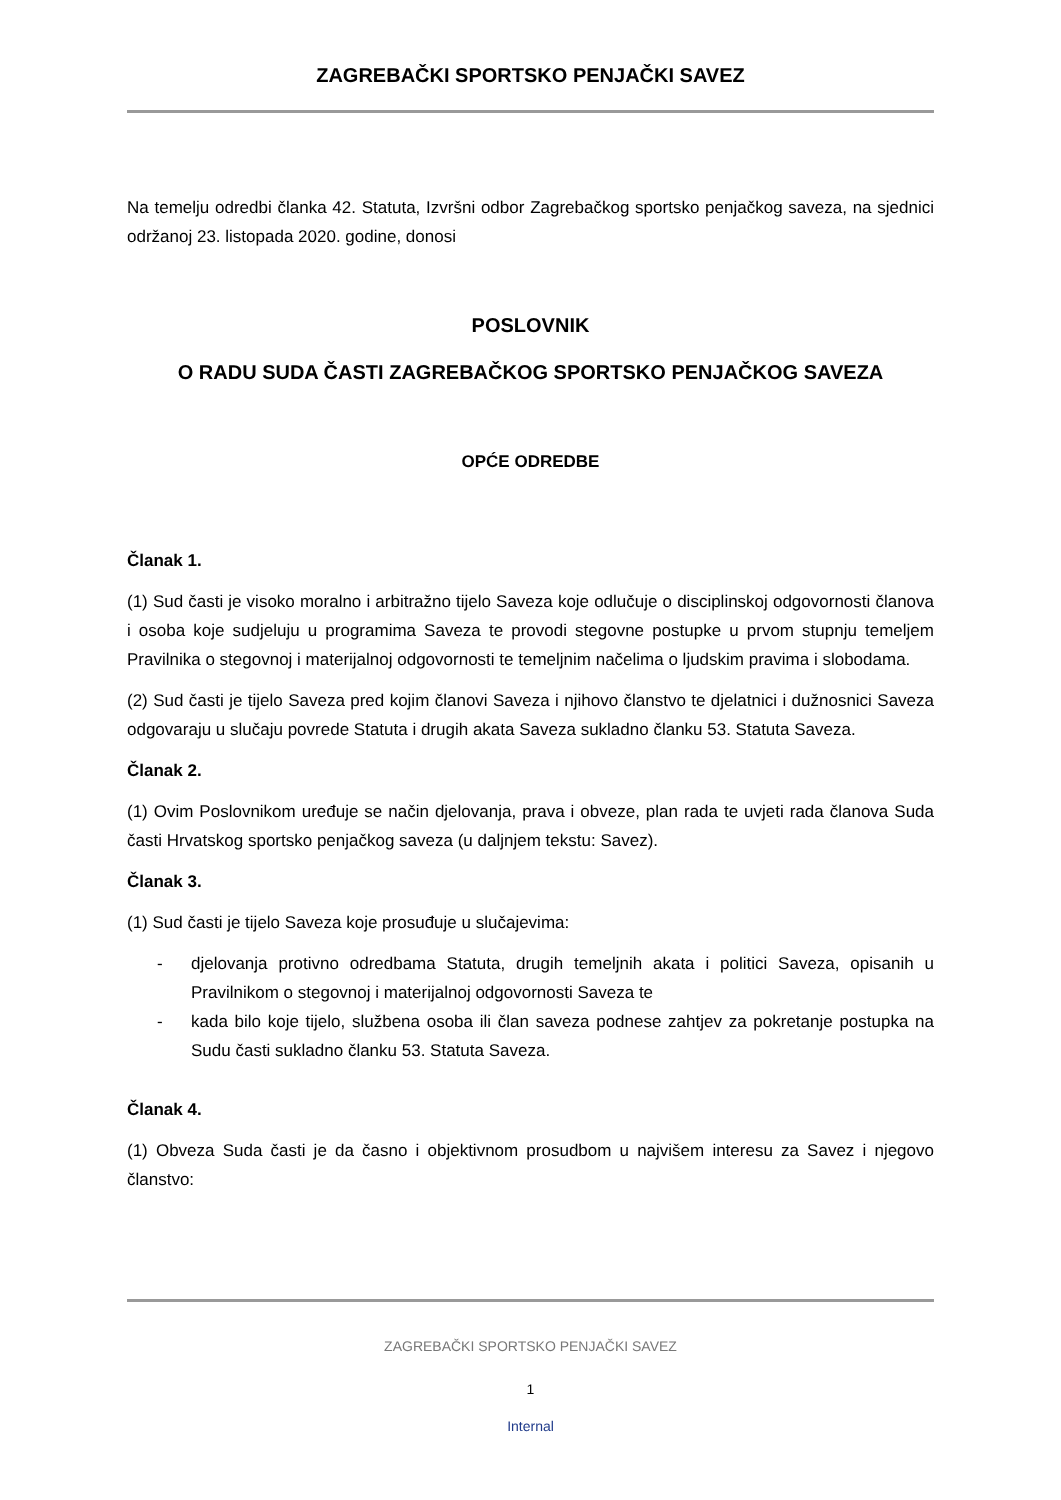ZAGREBAČKI SPORTSKO PENJAČKI SAVEZ
Na temelju odredbi članka 42. Statuta, Izvršni odbor Zagrebačkog sportsko penjačkog saveza, na sjednici održanoj 23. listopada 2020. godine, donosi
POSLOVNIK
O RADU SUDA ČASTI ZAGREBAČKOG SPORTSKO PENJAČKOG SAVEZA
OPĆE ODREDBE
Članak 1.
(1) Sud časti je visoko moralno i arbitražno tijelo Saveza koje odlučuje o disciplinskoj odgovornosti članova i osoba koje sudjeluju u programima Saveza te provodi stegovne postupke u prvom stupnju temeljem Pravilnika o stegovnoj i materijalnoj odgovornosti te temeljnim načelima o ljudskim pravima i slobodama.
(2) Sud časti je tijelo Saveza pred kojim članovi Saveza i njihovo članstvo te djelatnici i dužnosnici Saveza odgovaraju u slučaju povrede Statuta i drugih akata Saveza sukladno članku 53. Statuta Saveza.
Članak 2.
(1) Ovim Poslovnikom uređuje se način djelovanja, prava i obveze, plan rada te uvjeti rada članova Suda časti Hrvatskog sportsko penjačkog saveza (u daljnjem tekstu: Savez).
Članak 3.
(1) Sud časti je tijelo Saveza koje prosuđuje u slučajevima:
- djelovanja protivno odredbama Statuta, drugih temeljnih akata i politici Saveza, opisanih u Pravilnikom o stegovnoj i materijalnoj odgovornosti Saveza te
- kada bilo koje tijelo, službena osoba ili član saveza podnese zahtjev za pokretanje postupka na Sudu časti sukladno članku 53. Statuta Saveza.
Članak 4.
(1) Obveza Suda časti je da časno i objektivnom prosudbom u najvišem interesu za Savez i njegovo članstvo:
ZAGREBAČKI SPORTSKO PENJAČKI SAVEZ
1
Internal